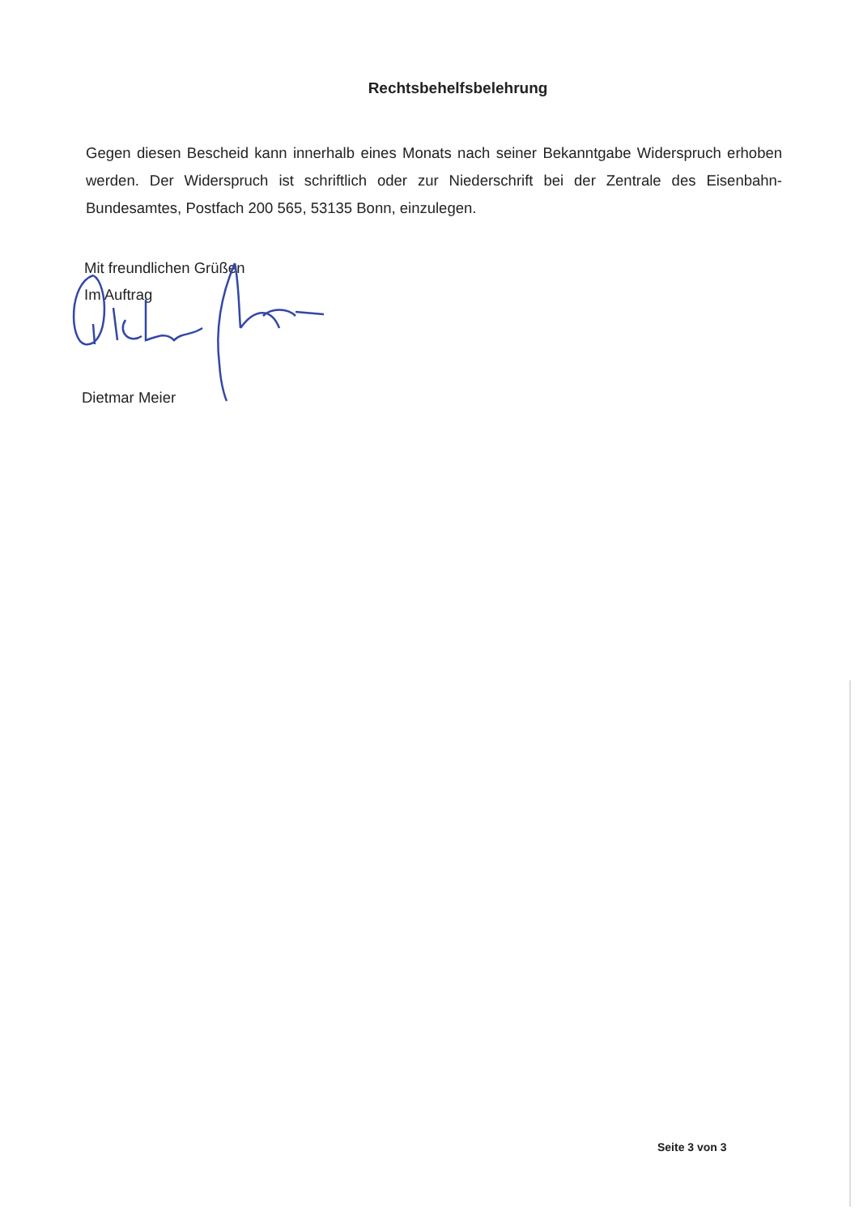Rechtsbehelfsbelehrung
Gegen diesen Bescheid kann innerhalb eines Monats nach seiner Bekanntgabe Widerspruch erhoben werden. Der Widerspruch ist schriftlich oder zur Niederschrift bei der Zentrale des Eisenbahn-Bundesamtes, Postfach 200 565, 53135 Bonn, einzulegen.
Mit freundlichen Grüßen
Im Auftrag
Dietmar Meier
Seite 3 von 3